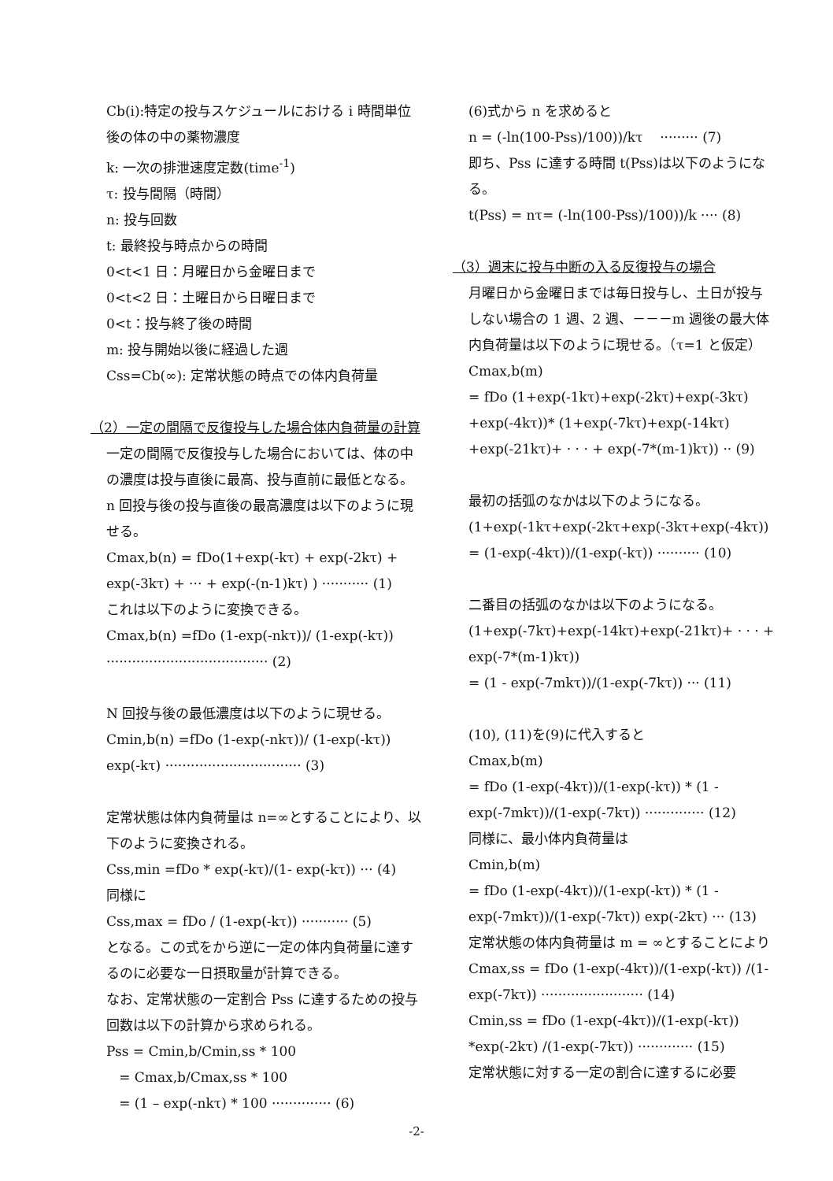Cb(i):特定の投与スケジュールにおける i 時間単位後の体の中の薬物濃度
k: 一次の排泄速度定数(time<sup>-1</sup>)
τ: 投与間隔（時間）
n: 投与回数
t: 最終投与時点からの時間
0<t<1 日：月曜日から金曜日まで
0<t<2 日：土曜日から日曜日まで
0<t：投与終了後の時間
m: 投与開始以後に経過した週
Css=Cb(∞): 定常状態の時点での体内負荷量
（2）一定の間隔で反復投与した場合体内負荷量の計算
一定の間隔で反復投与した場合においては、体の中の濃度は投与直後に最高、投与直前に最低となる。n 回投与後の投与直後の最高濃度は以下のように現せる。
Cmax,b(n) = fDo(1+exp(-kτ) + exp(-2kτ) + exp(-3kτ) + ··· + exp(-(n-1)kτ) ) ··········· (1)
これは以下のように変換できる。
Cmax,b(n) =fDo (1-exp(-nkτ))/ (1-exp(-kτ)) ······································ (2)
N 回投与後の最低濃度は以下のように現せる。
Cmin,b(n) =fDo (1-exp(-nkτ))/ (1-exp(-kτ)) exp(-kτ) ································ (3)
定常状態は体内負荷量は n=∞とすることにより、以下のように変換される。
Css,min =fDo * exp(-kτ)/(1- exp(-kτ)) ··· (4)
同様に
Css,max = fDo / (1-exp(-kτ)) ··········· (5)
となる。この式をから逆に一定の体内負荷量に達するのに必要な一日摂取量が計算できる。
なお、定常状態の一定割合 Pss に達するための投与回数は以下の計算から求められる。
Pss = Cmin,b/Cmin,ss * 100
= Cmax,b/Cmax,ss * 100
= (1 – exp(-nkτ) * 100 ·············· (6)
(6)式から n を求めると
n = (-ln(100-Pss)/100))/kτ ········· (7)
即ち、Pss に達する時間 t(Pss)は以下のようになる。
t(Pss) = nτ= (-ln(100-Pss)/100))/k ···· (8)
（3）週末に投与中断の入る反復投与の場合
月曜日から金曜日までは毎日投与し、土日が投与しない場合の 1 週、2 週、－－－m 週後の最大体内負荷量は以下のように現せる。（τ=1 と仮定）
Cmax,b(m)
= fDo (1+exp(-1kτ)+exp(-2kτ)+exp(-3kτ) +exp(-4kτ))* (1+exp(-7kτ)+exp(-14kτ) +exp(-21kτ)+ · · · + exp(-7*(m-1)kτ)) ·· (9)
最初の括弧のなかは以下のようになる。
(1+exp(-1kτ+exp(-2kτ+exp(-3kτ+exp(-4kτ))
= (1-exp(-4kτ))/(1-exp(-kτ)) ·········· (10)
二番目の括弧のなかは以下のようになる。
(1+exp(-7kτ)+exp(-14kτ)+exp(-21kτ)+ · · · + exp(-7*(m-1)kτ))
= (1 - exp(-7mkτ))/(1-exp(-7kτ)) ··· (11)
(10), (11)を(9)に代入すると
Cmax,b(m)
= fDo (1-exp(-4kτ))/(1-exp(-kτ)) * (1 - exp(-7mkτ))/(1-exp(-7kτ)) ·············· (12)
同様に、最小体内負荷量は
Cmin,b(m)
= fDo (1-exp(-4kτ))/(1-exp(-kτ)) * (1 - exp(-7mkτ))/(1-exp(-7kτ)) exp(-2kτ) ··· (13)
定常状態の体内負荷量は m = ∞とすることにより
Cmax,ss = fDo (1-exp(-4kτ))/(1-exp(-kτ)) /(1-exp(-7kτ)) ························ (14)
Cmin,ss = fDo (1-exp(-4kτ))/(1-exp(-kτ)) *exp(-2kτ) /(1-exp(-7kτ)) ············· (15)
定常状態に対する一定の割合に達するに必要
-2-